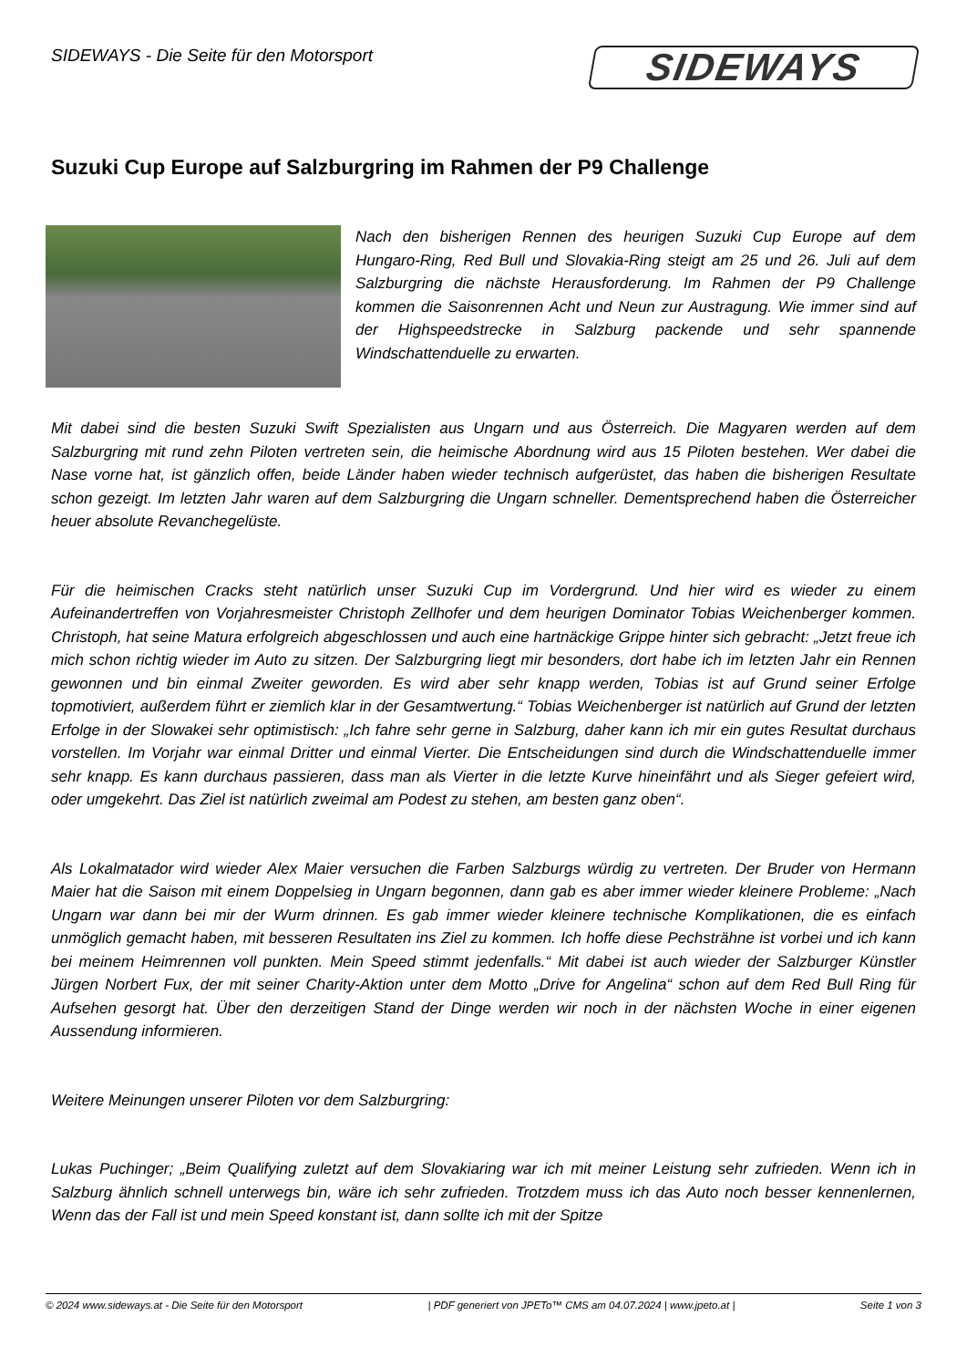SIDEWAYS - Die Seite für den Motorsport
SIDEWAYS
Suzuki Cup Europe auf Salzburgring im Rahmen der P9 Challenge
Nach den bisherigen Rennen des heurigen Suzuki Cup Europe auf dem Hungaro-Ring, Red Bull und Slovakia-Ring steigt am 25 und 26. Juli auf dem Salzburgring die nächste Herausforderung. Im Rahmen der P9 Challenge kommen die Saisonrennen Acht und Neun zur Austragung. Wie immer sind auf der Highspeedstrecke in Salzburg packende und sehr spannende Windschattenduelle zu erwarten.
Mit dabei sind die besten Suzuki Swift Spezialisten aus Ungarn und aus Österreich. Die Magyaren werden auf dem Salzburgring mit rund zehn Piloten vertreten sein, die heimische Abordnung wird aus 15 Piloten bestehen. Wer dabei die Nase vorne hat, ist gänzlich offen, beide Länder haben wieder technisch aufgerüstet, das haben die bisherigen Resultate schon gezeigt. Im letzten Jahr waren auf dem Salzburgring die Ungarn schneller. Dementsprechend haben die Österreicher heuer absolute Revanchegelüste.
Für die heimischen Cracks steht natürlich unser Suzuki Cup im Vordergrund. Und hier wird es wieder zu einem Aufeinandertreffen von Vorjahresmeister Christoph Zellhofer und dem heurigen Dominator Tobias Weichenberger kommen. Christoph, hat seine Matura erfolgreich abgeschlossen und auch eine hartnäckige Grippe hinter sich gebracht: „Jetzt freue ich mich schon richtig wieder im Auto zu sitzen. Der Salzburgring liegt mir besonders, dort habe ich im letzten Jahr ein Rennen gewonnen und bin einmal Zweiter geworden. Es wird aber sehr knapp werden, Tobias ist auf Grund seiner Erfolge topmotiviert, außerdem führt er ziemlich klar in der Gesamtwertung.“ Tobias Weichenberger ist natürlich auf Grund der letzten Erfolge in der Slowakei sehr optimistisch: „Ich fahre sehr gerne in Salzburg, daher kann ich mir ein gutes Resultat durchaus vorstellen. Im Vorjahr war einmal Dritter und einmal Vierter. Die Entscheidungen sind durch die Windschattenduelle immer sehr knapp. Es kann durchaus passieren, dass man als Vierter in die letzte Kurve hineinfährt und als Sieger gefeiert wird, oder umgekehrt. Das Ziel ist natürlich zweimal am Podest zu stehen, am besten ganz oben“.
Als Lokalmatador wird wieder Alex Maier versuchen die Farben Salzburgs würdig zu vertreten. Der Bruder von Hermann Maier hat die Saison mit einem Doppelsieg in Ungarn begonnen, dann gab es aber immer wieder kleinere Probleme: „Nach Ungarn war dann bei mir der Wurm drinnen. Es gab immer wieder kleinere technische Komplikationen, die es einfach unmöglich gemacht haben, mit besseren Resultaten ins Ziel zu kommen. Ich hoffe diese Pechsträhne ist vorbei und ich kann bei meinem Heimrennen voll punkten. Mein Speed stimmt jedenfalls.“ Mit dabei ist auch wieder der Salzburger Künstler Jürgen Norbert Fux, der mit seiner Charity-Aktion unter dem Motto „Drive for Angelina“ schon auf dem Red Bull Ring für Aufsehen gesorgt hat. Über den derzeitigen Stand der Dinge werden wir noch in der nächsten Woche in einer eigenen Aussendung informieren.
Weitere Meinungen unserer Piloten vor dem Salzburgring:
Lukas Puchinger; „Beim Qualifying zuletzt auf dem Slovakiaring war ich mit meiner Leistung sehr zufrieden. Wenn ich in Salzburg ähnlich schnell unterwegs bin, wäre ich sehr zufrieden. Trotzdem muss ich das Auto noch besser kennenlernen, Wenn das der Fall ist und mein Speed konstant ist, dann sollte ich mit der Spitze
© 2024 www.sideways.at - Die Seite für den Motorsport | PDF generiert von JPETo™ CMS am 04.07.2024 | www.jpeto.at | Seite 1 von 3